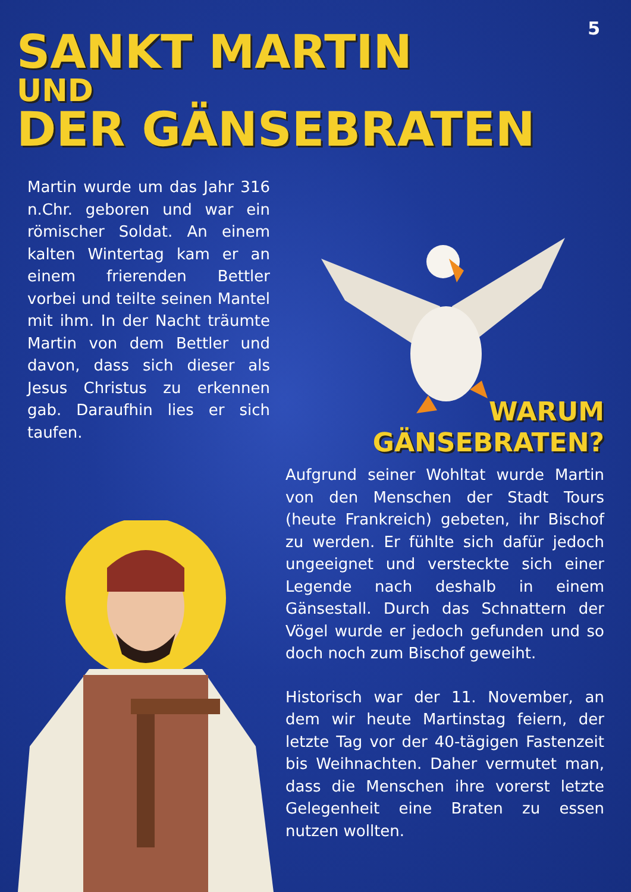5
SANKT MARTIN
UND
DER GÄNSEBRATEN
Martin wurde um das Jahr 316 n.Chr. geboren und war ein römischer Soldat. An einem kalten Wintertag kam er an einem frierenden Bettler vorbei und teilte seinen Mantel mit ihm. In der Nacht träumte Martin von dem Bettler und davon, dass sich dieser als Jesus Christus zu erkennen gab. Daraufhin lies er sich taufen.
WARUM
GÄNSEBRATEN?
Aufgrund seiner Wohltat wurde Martin von den Menschen der Stadt Tours (heute Frankreich) gebeten, ihr Bischof zu werden. Er fühlte sich dafür jedoch ungeeignet und versteckte sich einer Legende nach deshalb in einem Gänsestall. Durch das Schnattern der Vögel wurde er jedoch gefunden und so doch noch zum Bischof geweiht.
Historisch war der 11. November, an dem wir heute Martinstag feiern, der letzte Tag vor der 40-tägigen Fastenzeit bis Weihnachten. Daher vermutet man, dass die Menschen ihre vorerst letzte Gelegenheit eine Braten zu essen nutzen wollten.